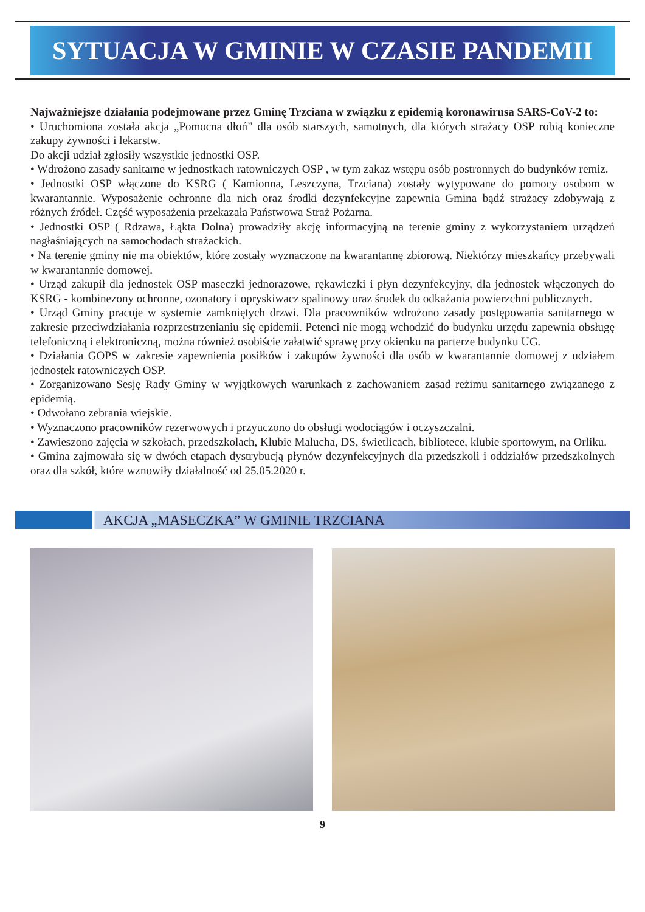SYTUACJA W GMINIE W CZASIE PANDEMII
Najważniejsze działania podejmowane przez Gminę Trzciana w związku z epidemią koronawirusa SARS-CoV-2 to:
• Uruchomiona została akcja „Pomocna dłoń” dla osób starszych, samotnych, dla których strażacy OSP robią konieczne zakupy żywności i lekarstw.
Do akcji udział zgłosiły wszystkie jednostki OSP.
• Wdrożono zasady sanitarne w jednostkach ratowniczych OSP , w tym zakaz wstępu osób postronnych do budynków remiz.
• Jednostki OSP włączone do KSRG ( Kamionna, Leszczyna, Trzciana) zostały wytypowane do pomocy osobom w kwarantannie. Wyposażenie ochronne dla nich oraz środki dezynfekcyjne zapewnia Gmina bądź strażacy zdobywają z różnych źródeł. Część wyposażenia przekazała Państwowa Straż Pożarna.
• Jednostki OSP ( Rdzawa, Łąkta Dolna) prowadziły akcję informacyjną na terenie gminy z wykorzystaniem urządzeń nagłaśniających na samochodach strażackich.
• Na terenie gminy nie ma obiektów, które zostały wyznaczone na kwarantannę zbiorową. Niektórzy mieszkańcy przebywali w kwarantannie domowej.
• Urząd zakupił dla jednostek OSP maseczki jednorazowe, rękawiczki i płyn dezynfekcyjny, dla jednostek włączonych do KSRG - kombinezony ochronne, ozonatory i opryskiwacz spalinowy oraz środek do odkażania powierzchni publicznych.
• Urząd Gminy pracuje w systemie zamkniętych drzwi. Dla pracowników wdrożono zasady postępowania sanitarnego w zakresie przeciwdziałania rozprzestrzenianiu się epidemii. Petenci nie mogą wchodzić do budynku urzędu zapewnia obsługę telefoniczną i elektroniczną, można również osobiście załatwić sprawę przy okienku na parterze budynku UG.
• Działania GOPS w zakresie zapewnienia posiłków i zakupów żywności dla osób w kwarantannie domowej z udziałem jednostek ratowniczych OSP.
• Zorganizowano Sesję Rady Gminy w wyjątkowych warunkach z zachowaniem zasad reżimu sanitarnego związanego z epidemią.
• Odwołano zebrania wiejskie.
• Wyznaczono pracowników rezerwowych i przyuczono do obsługi wodociągów i oczyszczalni.
• Zawieszono zajęcia w szkołach, przedszkolach, Klubie Malucha, DS, świetlicach, bibliotece, klubie sportowym, na Orliku.
• Gmina zajmowała się w dwóch etapach dystrybucją płynów dezynfekcyjnych dla przedszkoli i oddziałów przedszkolnych oraz dla szkół, które wznowiły działalność od 25.05.2020 r.
AKCJA „MASECZKA” W GMINIE TRZCIANA
9